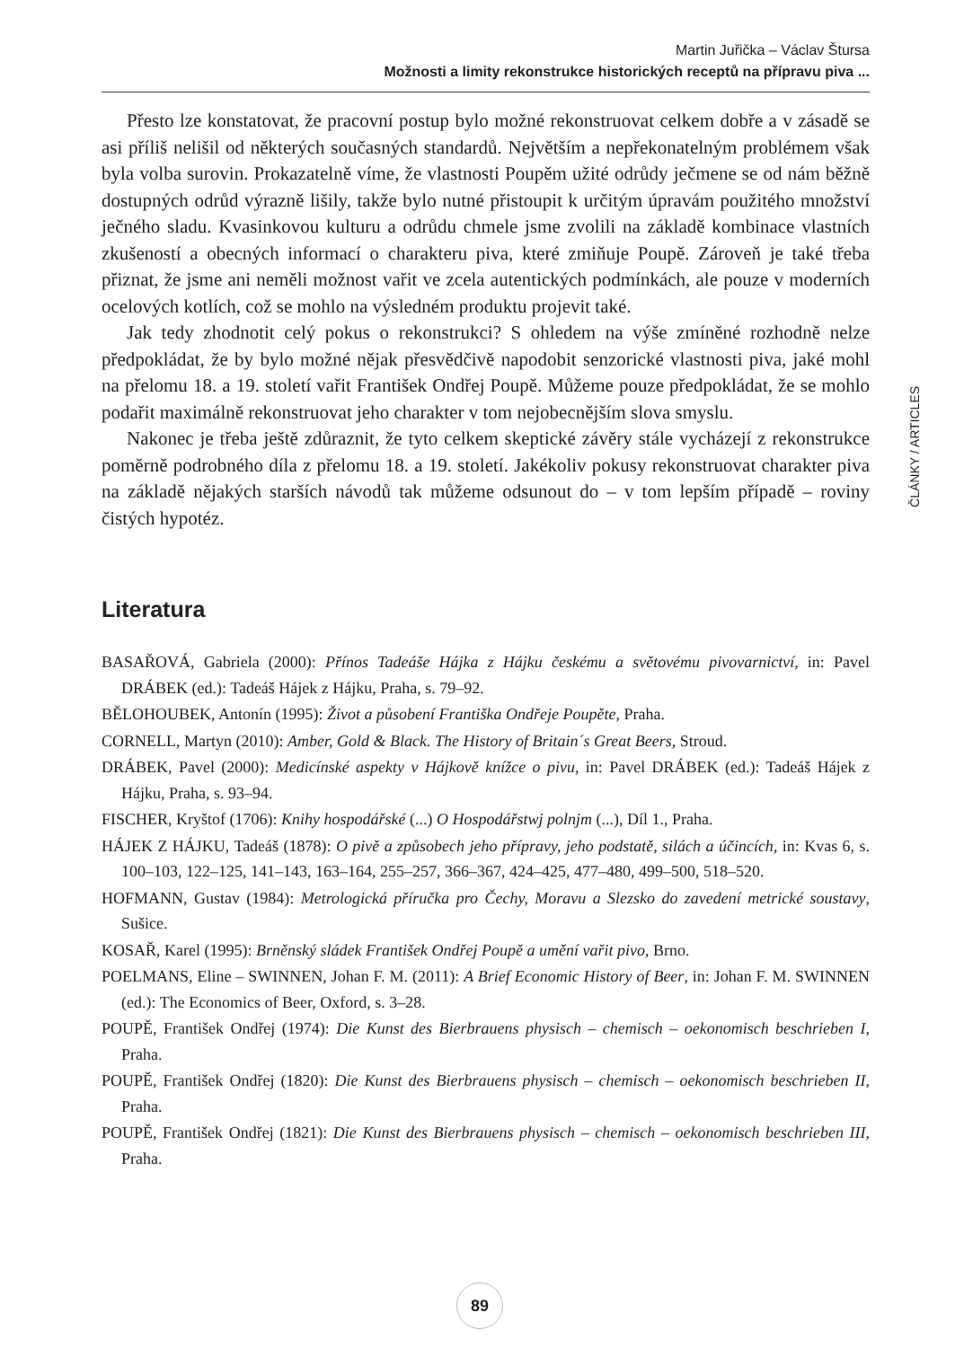Martin Juřička – Václav Štursa
Možnosti a limity rekonstrukce historických receptů na přípravu piva ...
ČLÁNKY / ARTICLES
Přesto lze konstatovat, že pracovní postup bylo možné rekonstruovat celkem dobře a v zásadě se asi příliš nelišil od některých současných standardů. Největším a nepřekonatelným problémem však byla volba surovin. Prokazatelně víme, že vlastnosti Poupěm užité odrůdy ječmene se od nám běžně dostupných odrůd výrazně lišily, takže bylo nutné přistoupit k určitým úpravám použitého množství ječného sladu. Kvasinkovou kulturu a odrůdu chmele jsme zvolili na základě kombinace vlastních zkušeností a obecných informací o charakteru piva, které zmiňuje Poupě. Zároveň je také třeba přiznat, že jsme ani neměli možnost vařit ve zcela autentických podmínkách, ale pouze v moderních ocelových kotlích, což se mohlo na výsledném produktu projevit také.
Jak tedy zhodnotit celý pokus o rekonstrukci? S ohledem na výše zmíněné rozhodně nelze předpokládat, že by bylo možné nějak přesvědčivě napodobit senzorické vlastnosti piva, jaké mohl na přelomu 18. a 19. století vařit František Ondřej Poupě. Můžeme pouze předpokládat, že se mohlo podařit maximálně rekonstruovat jeho charakter v tom nejobecnějším slova smyslu.
Nakonec je třeba ještě zdůraznit, že tyto celkem skeptické závěry stále vycházejí z rekonstrukce poměrně podrobného díla z přelomu 18. a 19. století. Jakékoliv pokusy rekonstruovat charakter piva na základě nějakých starších návodů tak můžeme odsunout do – v tom lepším případě – roviny čistých hypotéz.
Literatura
BASAŘOVÁ, Gabriela (2000): Přínos Tadeáše Hájka z Hájku českému a světovému pivovarnictví, in: Pavel DRÁBEK (ed.): Tadeáš Hájek z Hájku, Praha, s. 79–92.
BĚLOHOUBEK, Antonín (1995): Život a působení Františka Ondřeje Poupěte, Praha.
CORNELL, Martyn (2010): Amber, Gold & Black. The History of Britain´s Great Beers, Stroud.
DRÁBEK, Pavel (2000): Medicínské aspekty v Hájkově knížce o pivu, in: Pavel DRÁBEK (ed.): Tadeáš Hájek z Hájku, Praha, s. 93–94.
FISCHER, Kryštof (1706): Knihy hospodářské (...) O Hospodářstwj polnjm (...), Díl 1., Praha.
HÁJEK Z HÁJKU, Tadeáš (1878): O pivě a způsobech jeho přípravy, jeho podstatě, silách a účincích, in: Kvas 6, s. 100–103, 122–125, 141–143, 163–164, 255–257, 366–367, 424–425, 477–480, 499–500, 518–520.
HOFMANN, Gustav (1984): Metrologická příručka pro Čechy, Moravu a Slezsko do zavedení metrické soustavy, Sušice.
KOSAŘ, Karel (1995): Brněnský sládek František Ondřej Poupě a umění vařit pivo, Brno.
POELMANS, Eline – SWINNEN, Johan F. M. (2011): A Brief Economic History of Beer, in: Johan F. M. SWINNEN (ed.): The Economics of Beer, Oxford, s. 3–28.
POUPĚ, František Ondřej (1974): Die Kunst des Bierbrauens physisch – chemisch – oekonomisch beschrieben I, Praha.
POUPĚ, František Ondřej (1820): Die Kunst des Bierbrauens physisch – chemisch – oekonomisch beschrieben II, Praha.
POUPĚ, František Ondřej (1821): Die Kunst des Bierbrauens physisch – chemisch – oekonomisch beschrieben III, Praha.
89